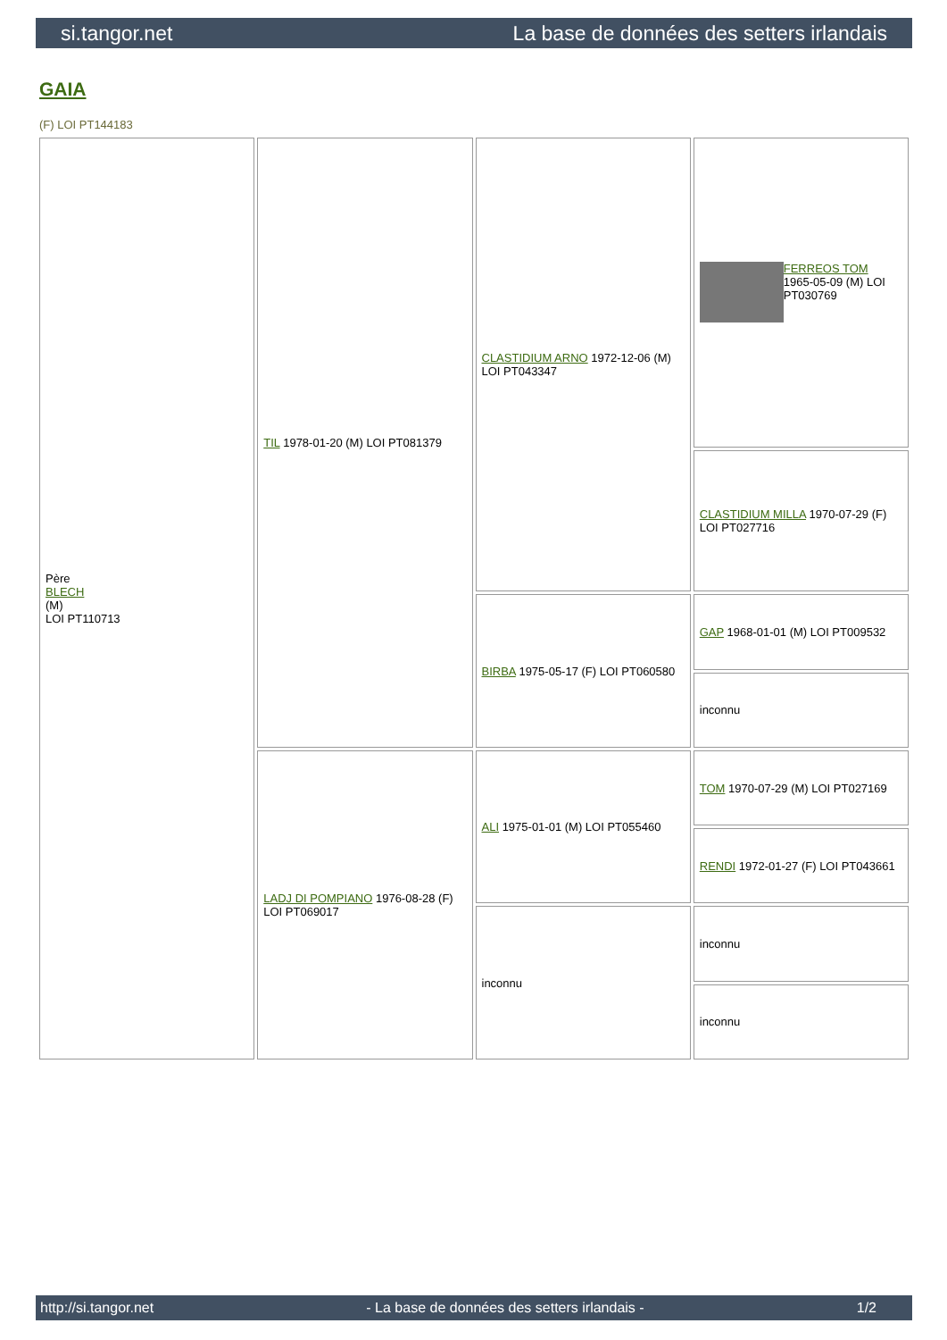si.tangor.net La base de données des setters irlandais
GAIA
(F) LOI PT144183
| Père BLECH (M) LOI PT110713 | TIL 1978-01-20 (M) LOI PT081379 | CLASTIDIUM ARNO 1972-12-06 (M) LOI PT043347 | FERREOS TOM 1965-05-09 (M) LOI PT030769 |
| | | | CLASTIDIUM MILLA 1970-07-29 (F) LOI PT027716 |
| | | BIRBA 1975-05-17 (F) LOI PT060580 | GAP 1968-01-01 (M) LOI PT009532 |
| | | | inconnu |
| | LADJ DI POMPIANO 1976-08-28 (F) LOI PT069017 | ALI 1975-01-01 (M) LOI PT055460 | TOM 1970-07-29 (M) LOI PT027169 |
| | | | RENDI 1972-01-27 (F) LOI PT043661 |
| | | inconnu | inconnu |
| | | | inconnu |
http://si.tangor.net - La base de données des setters irlandais - 1/2